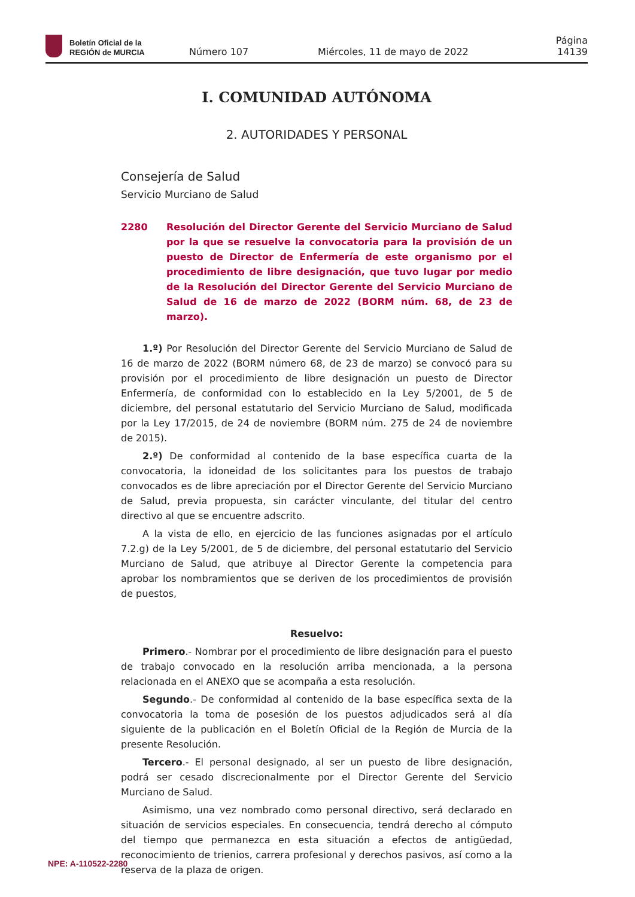Boletín Oficial de la
REGIÓN de MURCIA
Número 107
Miércoles, 11 de mayo de 2022
Página 14139
I. COMUNIDAD AUTÓNOMA
2. AUTORIDADES Y PERSONAL
Consejería de Salud
Servicio Murciano de Salud
2280 Resolución del Director Gerente del Servicio Murciano de Salud por la que se resuelve la convocatoria para la provisión de un puesto de Director de Enfermería de este organismo por el procedimiento de libre designación, que tuvo lugar por medio de la Resolución del Director Gerente del Servicio Murciano de Salud de 16 de marzo de 2022 (BORM núm. 68, de 23 de marzo).
1.º) Por Resolución del Director Gerente del Servicio Murciano de Salud de 16 de marzo de 2022 (BORM número 68, de 23 de marzo) se convocó para su provisión por el procedimiento de libre designación un puesto de Director Enfermería, de conformidad con lo establecido en la Ley 5/2001, de 5 de diciembre, del personal estatutario del Servicio Murciano de Salud, modificada por la Ley 17/2015, de 24 de noviembre (BORM núm. 275 de 24 de noviembre de 2015).
2.º) De conformidad al contenido de la base específica cuarta de la convocatoria, la idoneidad de los solicitantes para los puestos de trabajo convocados es de libre apreciación por el Director Gerente del Servicio Murciano de Salud, previa propuesta, sin carácter vinculante, del titular del centro directivo al que se encuentre adscrito.
A la vista de ello, en ejercicio de las funciones asignadas por el artículo 7.2.g) de la Ley 5/2001, de 5 de diciembre, del personal estatutario del Servicio Murciano de Salud, que atribuye al Director Gerente la competencia para aprobar los nombramientos que se deriven de los procedimientos de provisión de puestos,
Resuelvo:
Primero.- Nombrar por el procedimiento de libre designación para el puesto de trabajo convocado en la resolución arriba mencionada, a la persona relacionada en el ANEXO que se acompaña a esta resolución.
Segundo.- De conformidad al contenido de la base específica sexta de la convocatoria la toma de posesión de los puestos adjudicados será al día siguiente de la publicación en el Boletín Oficial de la Región de Murcia de la presente Resolución.
Tercero.- El personal designado, al ser un puesto de libre designación, podrá ser cesado discrecionalmente por el Director Gerente del Servicio Murciano de Salud.
Asimismo, una vez nombrado como personal directivo, será declarado en situación de servicios especiales. En consecuencia, tendrá derecho al cómputo del tiempo que permanezca en esta situación a efectos de antigüedad, reconocimiento de trienios, carrera profesional y derechos pasivos, así como a la reserva de la plaza de origen.
NPE: A-110522-2280